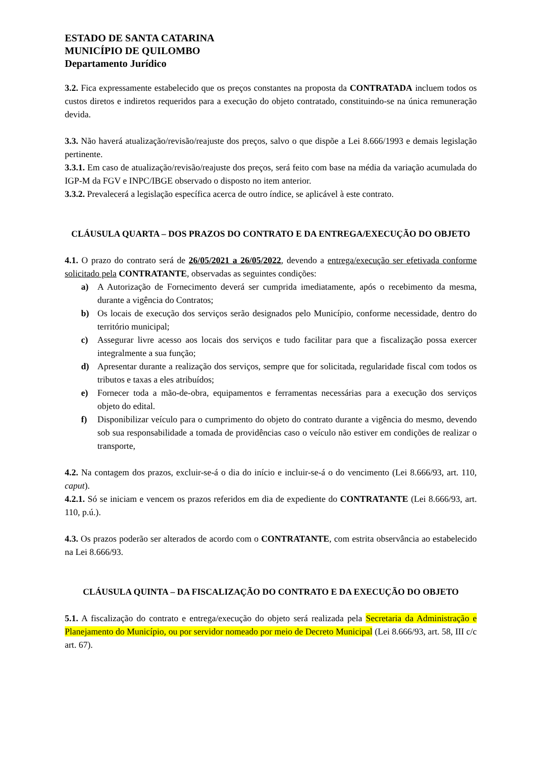ESTADO DE SANTA CATARINA
MUNICÍPIO DE QUILOMBO
Departamento Jurídico
3.2. Fica expressamente estabelecido que os preços constantes na proposta da CONTRATADA incluem todos os custos diretos e indiretos requeridos para a execução do objeto contratado, constituindo-se na única remuneração devida.
3.3. Não haverá atualização/revisão/reajuste dos preços, salvo o que dispõe a Lei 8.666/1993 e demais legislação pertinente.
3.3.1. Em caso de atualização/revisão/reajuste dos preços, será feito com base na média da variação acumulada do IGP-M da FGV e INPC/IBGE observado o disposto no item anterior.
3.3.2. Prevalecerá a legislação específica acerca de outro índice, se aplicável à este contrato.
CLÁUSULA QUARTA – DOS PRAZOS DO CONTRATO E DA ENTREGA/EXECUÇÃO DO OBJETO
4.1. O prazo do contrato será de 26/05/2021 a 26/05/2022, devendo a entrega/execução ser efetivada conforme solicitado pela CONTRATANTE, observadas as seguintes condições:
a) A Autorização de Fornecimento deverá ser cumprida imediatamente, após o recebimento da mesma, durante a vigência do Contratos;
b) Os locais de execução dos serviços serão designados pelo Município, conforme necessidade, dentro do território municipal;
c) Assegurar livre acesso aos locais dos serviços e tudo facilitar para que a fiscalização possa exercer integralmente a sua função;
d) Apresentar durante a realização dos serviços, sempre que for solicitada, regularidade fiscal com todos os tributos e taxas a eles atribuídos;
e) Fornecer toda a mão-de-obra, equipamentos e ferramentas necessárias para a execução dos serviços objeto do edital.
f) Disponibilizar veículo para o cumprimento do objeto do contrato durante a vigência do mesmo, devendo sob sua responsabilidade a tomada de providências caso o veículo não estiver em condições de realizar o transporte,
4.2. Na contagem dos prazos, excluir-se-á o dia do início e incluir-se-á o do vencimento (Lei 8.666/93, art. 110, caput).
4.2.1. Só se iniciam e vencem os prazos referidos em dia de expediente do CONTRATANTE (Lei 8.666/93, art. 110, p.ú.).
4.3. Os prazos poderão ser alterados de acordo com o CONTRATANTE, com estrita observância ao estabelecido na Lei 8.666/93.
CLÁUSULA QUINTA – DA FISCALIZAÇÃO DO CONTRATO E DA EXECUÇÃO DO OBJETO
5.1. A fiscalização do contrato e entrega/execução do objeto será realizada pela Secretaria da Administração e Planejamento do Município, ou por servidor nomeado por meio de Decreto Municipal (Lei 8.666/93, art. 58, III c/c art. 67).